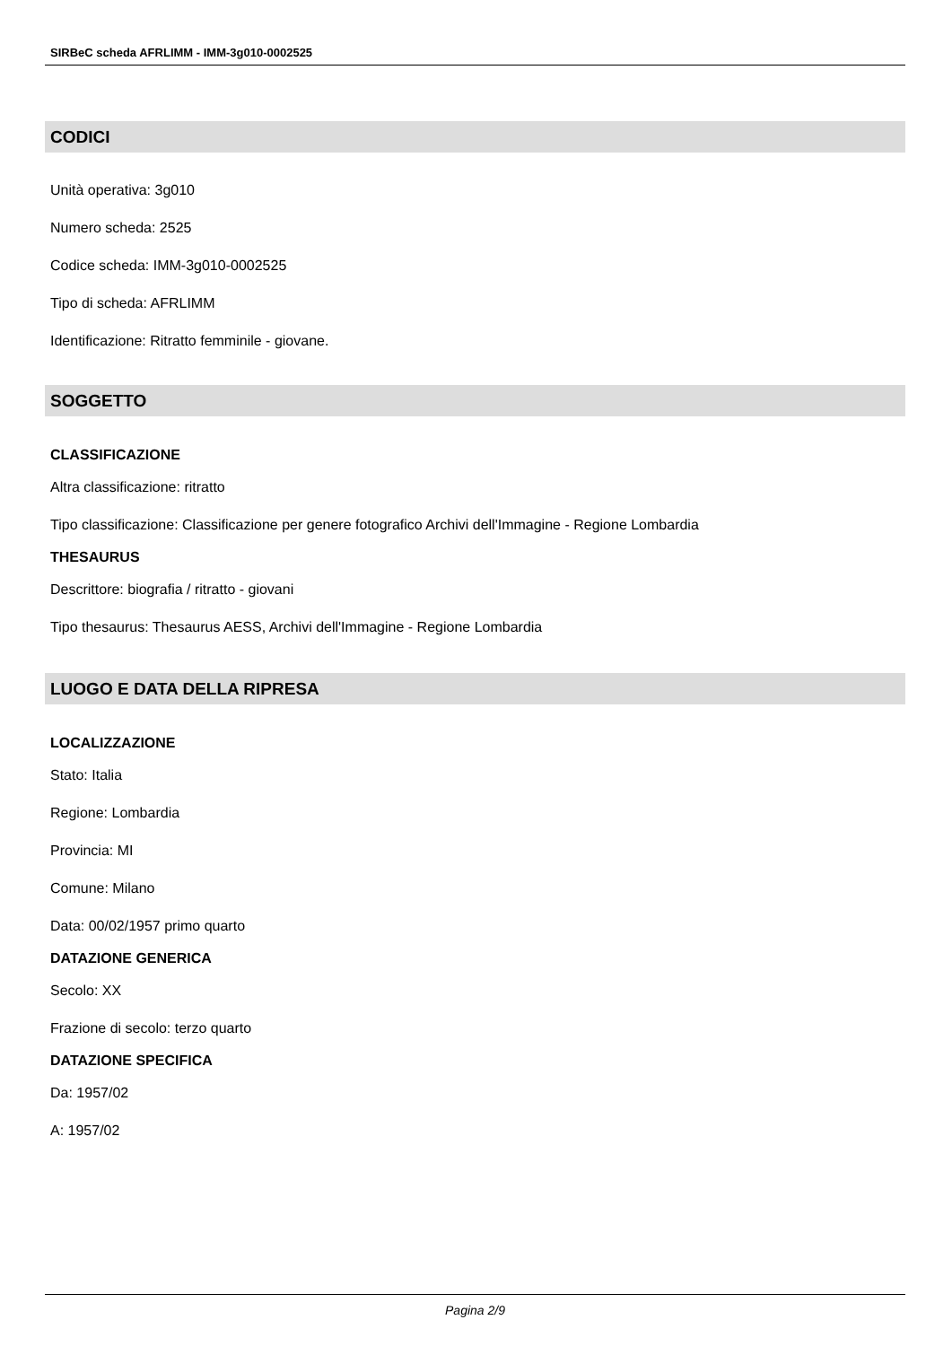SIRBeC scheda AFRLIMM - IMM-3g010-0002525
CODICI
Unità operativa: 3g010
Numero scheda: 2525
Codice scheda: IMM-3g010-0002525
Tipo di scheda: AFRLIMM
Identificazione: Ritratto femminile - giovane.
SOGGETTO
CLASSIFICAZIONE
Altra classificazione: ritratto
Tipo classificazione: Classificazione per genere fotografico Archivi dell'Immagine - Regione Lombardia
THESAURUS
Descrittore: biografia / ritratto - giovani
Tipo thesaurus: Thesaurus AESS, Archivi dell'Immagine - Regione Lombardia
LUOGO E DATA DELLA RIPRESA
LOCALIZZAZIONE
Stato: Italia
Regione: Lombardia
Provincia: MI
Comune: Milano
Data: 00/02/1957 primo quarto
DATAZIONE GENERICA
Secolo: XX
Frazione di secolo: terzo quarto
DATAZIONE SPECIFICA
Da: 1957/02
A: 1957/02
Pagina 2/9